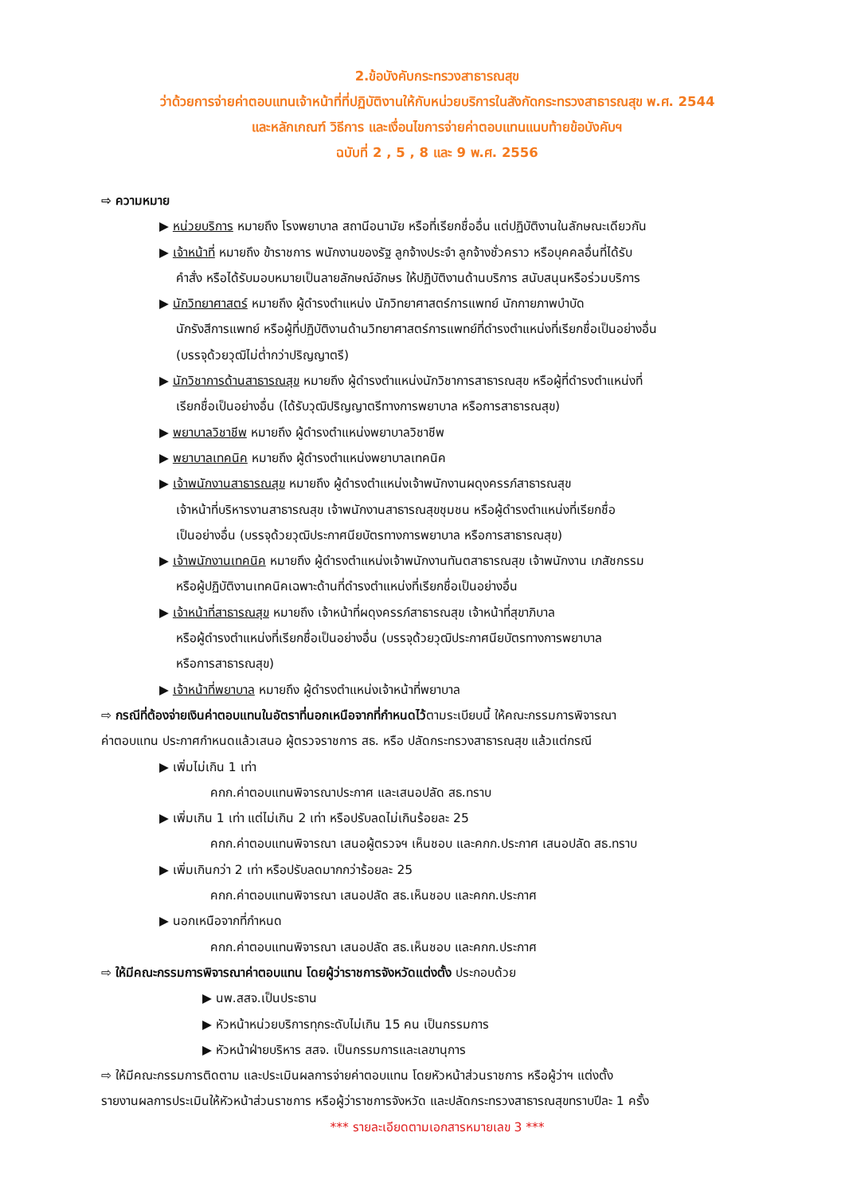2.ข้อบังคับกระทรวงสาธารณสุข
ว่าด้วยการจ่ายค่าตอบแทนเจ้าหน้าที่ที่ปฏิบัติงานให้กับหน่วยบริการในสังกัดกระทรวงสาธารณสุข พ.ศ. 2544
และหลักเกณฑ์ วิธีการ และเงื่อนไขการจ่ายค่าตอบแทนแนบท้ายข้อบังคับฯ
ฉบับที่ 2 , 5 , 8 และ 9 พ.ศ. 2556
⇨ ความหมาย
▶ หน่วยบริการ หมายถึง โรงพยาบาล สถานีอนามัย หรือที่เรียกชื่ออื่น แต่ปฏิบัติงานในลักษณะเดียวกัน
▶ เจ้าหน้าที่ หมายถึง ข้าราชการ พนักงานของรัฐ ลูกจ้างประจำ ลูกจ้างชั่วคราว หรือบุคคลอื่นที่ได้รับ
คำสั่ง หรือได้รับมอบหมายเป็นลายลักษณ์อักษร ให้ปฏิบัติงานด้านบริการ สนับสนุนหรือร่วมบริการ
▶ นักวิทยาศาสตร์ หมายถึง ผู้ดำรงตำแหน่ง นักวิทยาศาสตร์การแพทย์ นักกายภาพบำบัด
นักรังสีการแพทย์ หรือผู้ที่ปฏิบัติงานด้านวิทยาศาสตร์การแพทย์ที่ดำรงตำแหน่งที่เรียกชื่อเป็นอย่างอื่น
(บรรจุด้วยวุฒิไม่ต่ำกว่าปริญญาตรี)
▶ นักวิชาการด้านสาธารณสุข หมายถึง ผู้ดำรงตำแหน่งนักวิชาการสาธารณสุข หรือผู้ที่ดำรงตำแหน่งที่
เรียกชื่อเป็นอย่างอื่น (ได้รับวุฒิปริญญาตรีทางการพยาบาล หรือการสาธารณสุข)
▶ พยาบาลวิชาชีพ หมายถึง ผู้ดำรงตำแหน่งพยาบาลวิชาชีพ
▶ พยาบาลเทคนิค หมายถึง ผู้ดำรงตำแหน่งพยาบาลเทคนิค
▶ เจ้าพนักงานสาธารณสุข หมายถึง ผู้ดำรงตำแหน่งเจ้าพนักงานผดุงครรภ์สาธารณสุข
เจ้าหน้าที่บริหารงานสาธารณสุข เจ้าพนักงานสาธารณสุขชุมชน หรือผู้ดำรงตำแหน่งที่เรียกชื่อ
เป็นอย่างอื่น (บรรจุด้วยวุฒิประกาศนียบัตรทางการพยาบาล หรือการสาธารณสุข)
▶ เจ้าพนักงานเทคนิค หมายถึง ผู้ดำรงตำแหน่งเจ้าพนักงานทันตสาธารณสุข เจ้าพนักงาน เภสัชกรรม
หรือผู้ปฏิบัติงานเทคนิคเฉพาะด้านที่ดำรงตำแหน่งที่เรียกชื่อเป็นอย่างอื่น
▶ เจ้าหน้าที่สาธารณสุข หมายถึง เจ้าหน้าที่ผดุงครรภ์สาธารณสุข เจ้าหน้าที่สุขาภิบาล
หรือผู้ดำรงตำแหน่งที่เรียกชื่อเป็นอย่างอื่น (บรรจุด้วยวุฒิประกาศนียบัตรทางการพยาบาล
หรือการสาธารณสุข)
▶ เจ้าหน้าที่พยาบาล หมายถึง ผู้ดำรงตำแหน่งเจ้าหน้าที่พยาบาล
⇨ กรณีที่ต้องจ่ายเงินค่าตอบแทนในอัตราที่นอกเหนือจากที่กำหนดไว้ตามระเบียบนี้ ให้คณะกรรมการพิจารณา
ค่าตอบแทน ประกาศกำหนดแล้วเสนอ ผู้ตรวจราชการ สธ. หรือ ปลัดกระทรวงสาธารณสุข แล้วแต่กรณี
▶ เพิ่มไม่เกิน 1 เท่า
คกก.ค่าตอบแทนพิจารณาประกาศ และเสนอปลัด สธ.ทราบ
▶ เพิ่มเกิน 1 เท่า แต่ไม่เกิน 2 เท่า หรือปรับลดไม่เกินร้อยละ 25
คกก.ค่าตอบแทนพิจารณา เสนอผู้ตรวจฯ เห็นชอบ และคกก.ประกาศ เสนอปลัด สธ.ทราบ
▶ เพิ่มเกินกว่า 2 เท่า หรือปรับลดมากกว่าร้อยละ 25
คกก.ค่าตอบแทนพิจารณา เสนอปลัด สธ.เห็นชอบ และคกก.ประกาศ
▶ นอกเหนือจากที่กำหนด
คกก.ค่าตอบแทนพิจารณา เสนอปลัด สธ.เห็นชอบ และคกก.ประกาศ
⇨ ให้มีคณะกรรมการพิจารณาค่าตอบแทน โดยผู้ว่าราชการจังหวัดแต่งตั้ง ประกอบด้วย
▶ นพ.สสจ.เป็นประธาน
▶ หัวหน้าหน่วยบริการทุกระดับไม่เกิน 15 คน เป็นกรรมการ
▶ หัวหน้าฝ่ายบริหาร สสจ. เป็นกรรมการและเลขานุการ
⇨ ให้มีคณะกรรมการติดตาม และประเมินผลการจ่ายค่าตอบแทน โดยหัวหน้าส่วนราชการ หรือผู้ว่าฯ แต่งตั้ง
รายงานผลการประเมินให้หัวหน้าส่วนราชการ หรือผู้ว่าราชการจังหวัด และปลัดกระทรวงสาธารณสุขทราบปีละ 1 ครั้ง
*** รายละเอียดตามเอกสารหมายเลข 3 ***